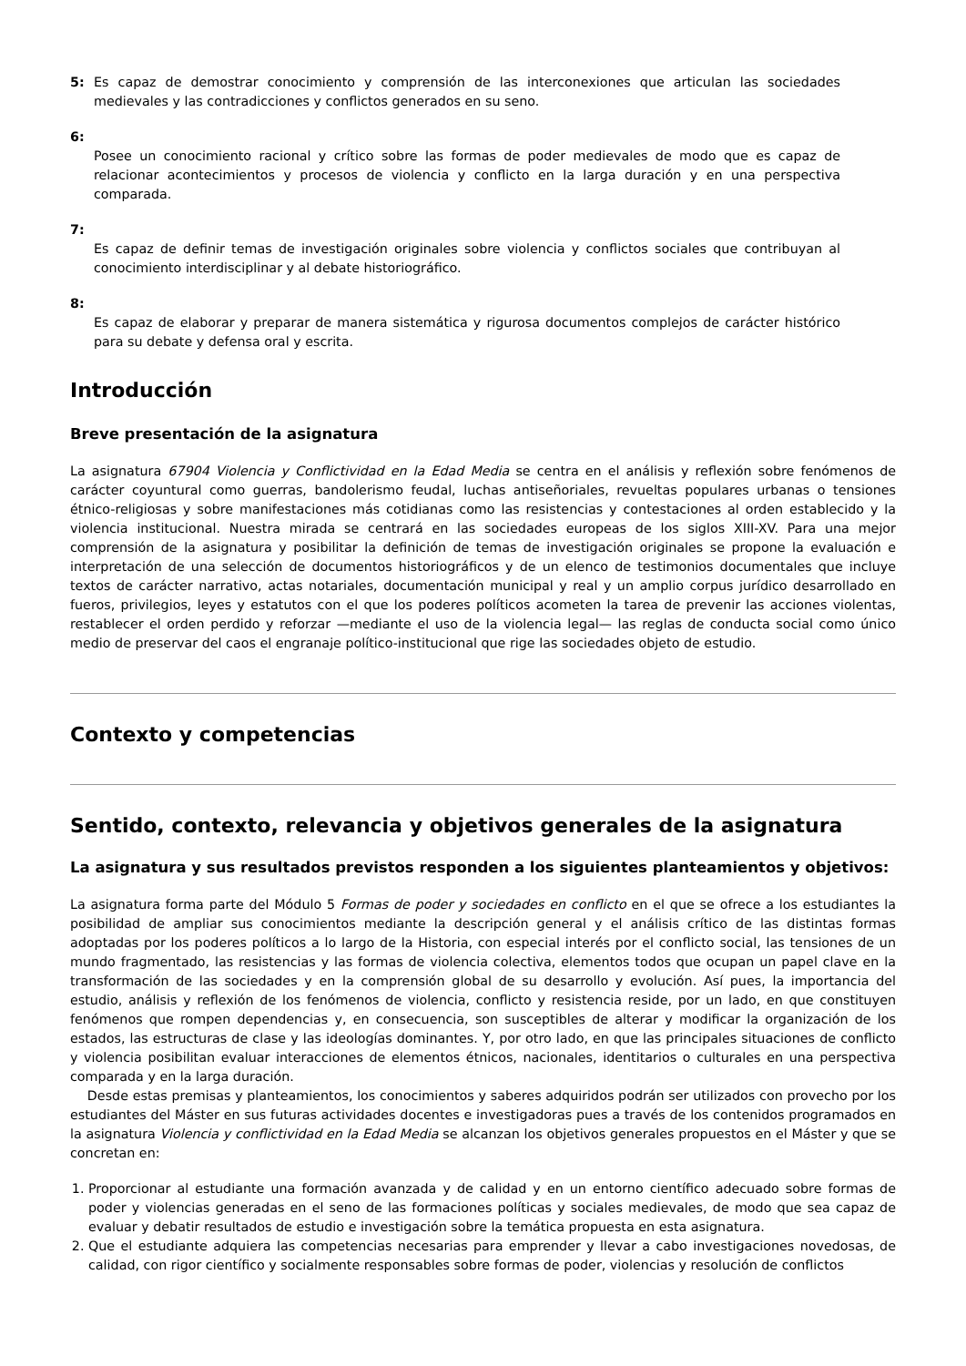5: Es capaz de demostrar conocimiento y comprensión de las interconexiones que articulan las sociedades medievales y las contradicciones y conflictos generados en su seno.
6:
Posee un conocimiento racional y crítico sobre las formas de poder medievales de modo que es capaz de relacionar acontecimientos y procesos de violencia y conflicto en la larga duración y en una perspectiva comparada.
7:
Es capaz de definir temas de investigación originales sobre violencia y conflictos sociales que contribuyan al conocimiento interdisciplinar y al debate historiográfico.
8:
Es capaz de elaborar y preparar de manera sistemática y rigurosa documentos complejos de carácter histórico para su debate y defensa oral y escrita.
Introducción
Breve presentación de la asignatura
La asignatura 67904 Violencia y Conflictividad en la Edad Media se centra en el análisis y reflexión sobre fenómenos de carácter coyuntural como guerras, bandolerismo feudal, luchas antiseñoriales, revueltas populares urbanas o tensiones étnico-religiosas y sobre manifestaciones más cotidianas como las resistencias y contestaciones al orden establecido y la violencia institucional. Nuestra mirada se centrará en las sociedades europeas de los siglos XIII-XV. Para una mejor comprensión de la asignatura y posibilitar la definición de temas de investigación originales se propone la evaluación e interpretación de una selección de documentos historiográficos y de un elenco de testimonios documentales que incluye textos de carácter narrativo, actas notariales, documentación municipal y real y un amplio corpus jurídico desarrollado en fueros, privilegios, leyes y estatutos con el que los poderes políticos acometen la tarea de prevenir las acciones violentas, restablecer el orden perdido y reforzar —mediante el uso de la violencia legal— las reglas de conducta social como único medio de preservar del caos el engranaje político-institucional que rige las sociedades objeto de estudio.
Contexto y competencias
Sentido, contexto, relevancia y objetivos generales de la asignatura
La asignatura y sus resultados previstos responden a los siguientes planteamientos y objetivos:
La asignatura forma parte del Módulo 5 Formas de poder y sociedades en conflicto en el que se ofrece a los estudiantes la posibilidad de ampliar sus conocimientos mediante la descripción general y el análisis crítico de las distintas formas adoptadas por los poderes políticos a lo largo de la Historia, con especial interés por el conflicto social, las tensiones de un mundo fragmentado, las resistencias y las formas de violencia colectiva, elementos todos que ocupan un papel clave en la transformación de las sociedades y en la comprensión global de su desarrollo y evolución. Así pues, la importancia del estudio, análisis y reflexión de los fenómenos de violencia, conflicto y resistencia reside, por un lado, en que constituyen fenómenos que rompen dependencias y, en consecuencia, son susceptibles de alterar y modificar la organización de los estados, las estructuras de clase y las ideologías dominantes. Y, por otro lado, en que las principales situaciones de conflicto y violencia posibilitan evaluar interacciones de elementos étnicos, nacionales, identitarios o culturales en una perspectiva comparada y en la larga duración.
Desde estas premisas y planteamientos, los conocimientos y saberes adquiridos podrán ser utilizados con provecho por los estudiantes del Máster en sus futuras actividades docentes e investigadoras pues a través de los contenidos programados en la asignatura Violencia y conflictividad en la Edad Media se alcanzan los objetivos generales propuestos en el Máster y que se concretan en:
1. Proporcionar al estudiante una formación avanzada y de calidad y en un entorno científico adecuado sobre formas de poder y violencias generadas en el seno de las formaciones políticas y sociales medievales, de modo que sea capaz de evaluar y debatir resultados de estudio e investigación sobre la temática propuesta en esta asignatura.
2. Que el estudiante adquiera las competencias necesarias para emprender y llevar a cabo investigaciones novedosas, de calidad, con rigor científico y socialmente responsables sobre formas de poder, violencias y resolución de conflictos